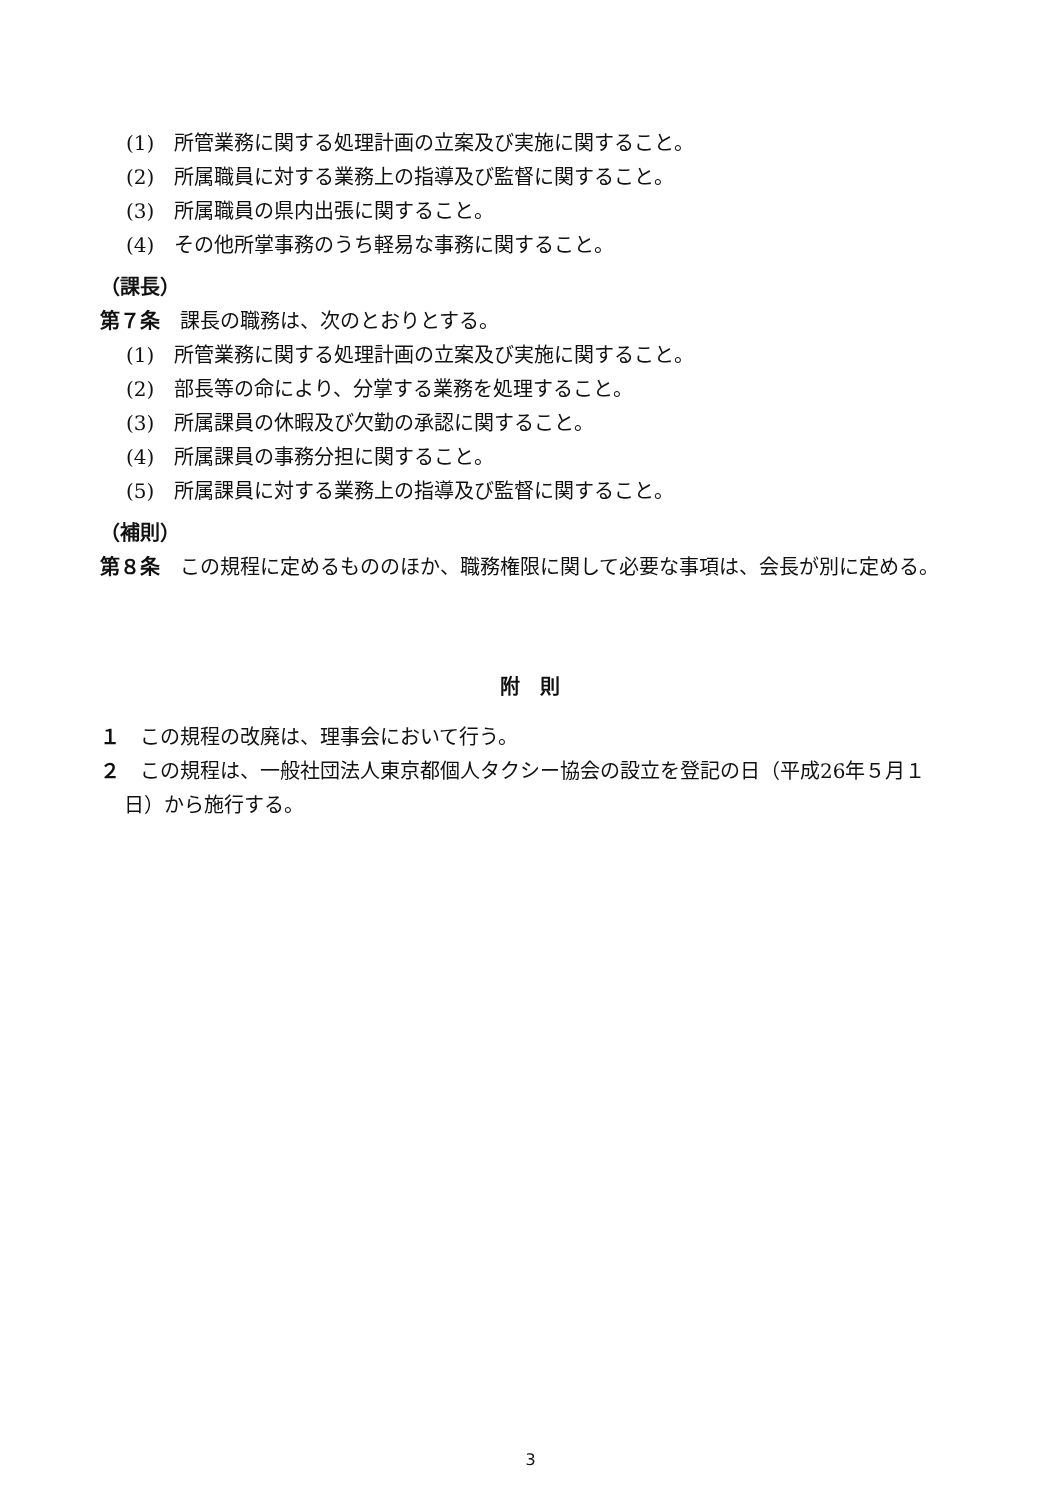(1)　所管業務に関する処理計画の立案及び実施に関すること。
(2)　所属職員に対する業務上の指導及び監督に関すること。
(3)　所属職員の県内出張に関すること。
(4)　その他所掌事務のうち軽易な事務に関すること。
（課長）
第７条　課長の職務は、次のとおりとする。
(1)　所管業務に関する処理計画の立案及び実施に関すること。
(2)　部長等の命により、分掌する業務を処理すること。
(3)　所属課員の休暇及び欠勤の承認に関すること。
(4)　所属課員の事務分担に関すること。
(5)　所属課員に対する業務上の指導及び監督に関すること。
（補則）
第８条　この規程に定めるもののほか、職務権限に関して必要な事項は、会長が別に定める。
附　則
１　この規程の改廃は、理事会において行う。
２　この規程は、一般社団法人東京都個人タクシー協会の設立を登記の日（平成26年５月１日）から施行する。
3